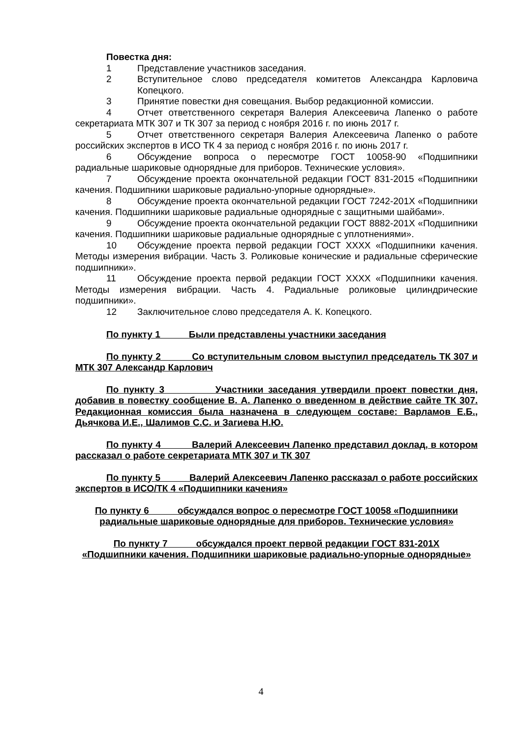Повестка дня:
1 Представление участников заседания.
2 Вступительное слово председателя комитетов Александра Карловича Копецкого.
3 Принятие повестки дня совещания. Выбор редакционной комиссии.
4 Отчет ответственного секретаря Валерия Алексеевича Лапенко о работе секретариата МТК 307 и ТК 307 за период с ноября 2016 г. по июнь 2017 г.
5 Отчет ответственного секретаря Валерия Алексеевича Лапенко о работе российских экспертов в ИСО ТК 4 за период с ноября 2016 г. по июнь 2017 г.
6 Обсуждение вопроса о пересмотре ГОСТ 10058-90 «Подшипники радиальные шариковые однорядные для приборов. Технические условия».
7 Обсуждение проекта окончательной редакции ГОСТ 831-2015 «Подшипники качения. Подшипники шариковые радиально-упорные однорядные».
8 Обсуждение проекта окончательной редакции ГОСТ 7242-201Х «Подшипники качения. Подшипники шариковые радиальные однорядные с защитными шайбами».
9 Обсуждение проекта окончательной редакции ГОСТ 8882-201Х «Подшипники качения. Подшипники шариковые радиальные однорядные с уплотнениями».
10 Обсуждение проекта первой редакции ГОСТ ХХХХ «Подшипники качения. Методы измерения вибрации. Часть 3. Роликовые конические и радиальные сферические подшипники».
11 Обсуждение проекта первой редакции ГОСТ ХХХХ «Подшипники качения. Методы измерения вибрации. Часть 4. Радиальные роликовые цилиндрические подшипники».
12 Заключительное слово председателя А. К. Копецкого.
По пункту 1 Были представлены участники заседания
По пункту 2 Со вступительным словом выступил председатель ТК 307 и МТК 307 Александр Карлович
По пункту 3 Участники заседания утвердили проект повестки дня, добавив в повестку сообщение В. А. Лапенко о введенном в действие сайте ТК 307. Редакционная комиссия была назначена в следующем составе: Варламов Е.Б., Дьячкова И.Е., Шалимов С.С. и Загиева Н.Ю.
По пункту 4 Валерий Алексеевич Лапенко представил доклад, в котором рассказал о работе секретариата МТК 307 и ТК 307
По пункту 5 Валерий Алексеевич Лапенко рассказал о работе российских экспертов в ИСО/ТК 4 «Подшипники качения»
По пункту 6 обсуждался вопрос о пересмотре ГОСТ 10058 «Подшипники радиальные шариковые однорядные для приборов. Технические условия»
По пункту 7 обсуждался проект первой редакции ГОСТ 831-201Х «Подшипники качения. Подшипники шариковые радиально-упорные однорядные»
4